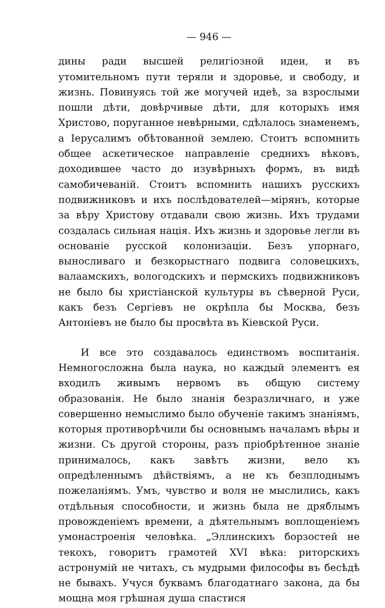— 946 —
дины ради высшей религіозной идеи, и въ утомительномъ пути теряли и здоровье, и свободу, и жизнь. Повинуясь той же могучей идеѣ, за взрослыми пошли дѣти, довѣрчивые дѣти, для которыхъ имя Христово, поруганное невѣрными, сдѣлалось знаменемъ, а Іерусалимъ обѣтованной землею. Стоитъ вспомнить общее аскетическое направленіе среднихъ вѣковъ, доходившее часто до изувѣрныхъ формъ, въ видѣ самобичеваній. Стоитъ вспомнить нашихъ русскихъ подвижниковъ и ихъ послѣдователей—мірянъ, которые за вѣру Христову отдавали свою жизнь. Ихъ трудами создалась сильная нація. Ихъ жизнь и здоровье легли въ основаніе русской колонизаціи. Безъ упорнаго, выносливаго и безкорыстнаго подвига соловецкихъ, валаамскихъ, вологодскихъ и пермскихъ подвижниковъ не было бы христіанской культуры въ сѣверной Руси, какъ безъ Сергіевъ не окрѣпла бы Москва, безъ Антоніевъ не было бы просвѣта въ Кіевской Руси.
И все это создавалось единствомъ воспитанія. Немногосложна была наука, но каждый элементъ ея входилъ живымъ нервомъ въ общую систему образованія. Не было знанія безразличнаго, и уже совершенно немыслимо было обученіе такимъ знаніямъ, которыя противорѣчили бы основнымъ началамъ вѣры и жизни. Съ другой стороны, разъ пріобрѣтенное знаніе принималось, какъ завѣтъ жизни, вело къ опредѣленнымъ дѣйствіямъ, а не къ безплоднымъ пожеланіямъ. Умъ, чувство и воля не мыслились, какъ отдѣльныя способности, и жизнь была не дряблымъ провожденіемъ времени, а дѣятельнымъ воплощеніемъ умонастроенія человѣка. „Эллинскихъ борзостей не текохъ, говоритъ грамотей XVI вѣка: риторскихъ астронумій не читахъ, съ мудрыми философы въ бесѣдѣ не бывахъ. Учуся буквамъ благодатнаго закона, да бы мощна моя грѣшная душа спастися